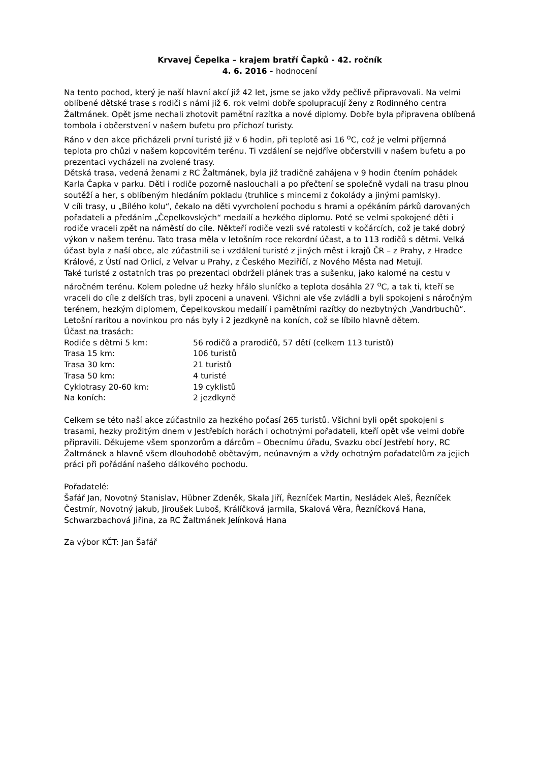Krvavej Čepelka – krajem bratří Čapků - 42. ročník
4. 6. 2016 - hodnocení
Na tento pochod, který je naší hlavní akcí již 42 let, jsme se jako vždy pečlivě připravovali. Na velmi oblíbené dětské trase s rodiči s námi již 6. rok velmi dobře spolupracují ženy z Rodinného centra Žaltmánek. Opět jsme nechali zhotovit pamětní razítka a nové diplomy. Dobře byla připravena oblíbená tombola i občerstvení v našem bufetu pro příchozí turisty.
Ráno v den akce přicházeli první turisté již v 6 hodin, při teplotě asi 16 <sup>o</sup>C, což je velmi příjemná teplota pro chůzi v našem kopcovitém terénu. Ti vzdálení se nejdříve občerstvili v našem bufetu a po prezentaci vycházeli na zvolené trasy.
Dětská trasa, vedená ženami z RC Žaltmánek, byla již tradičně zahájena v 9 hodin čtením pohádek Karla Čapka v parku. Děti i rodiče pozorně naslouchali a po přečtení se společně vydali na trasu plnou soutěží a her, s oblíbeným hledáním pokladu (truhlice s mincemi z čokolády a jinými pamlsky).
V cíli trasy, u „Bílého kolu“, čekalo na děti vyvrcholení pochodu s hrami a opékáním párků darovaných pořadateli a předáním „Čepelkovských“ medailí a hezkého diplomu. Poté se velmi spokojené děti i rodiče vraceli zpět na náměstí do cíle. Někteří rodiče vezli své ratolesti v kočárcích, což je také dobrý výkon v našem terénu. Tato trasa měla v letošním roce rekordní účast, a to 113 rodičů s dětmi. Velká účast byla z naší obce, ale zúčastnili se i vzdálení turisté z jiných měst i krajů ČR – z Prahy, z Hradce Králové, z Ústí nad Orlicí, z Velvar u Prahy, z Českého Meziříčí, z Nového Města nad Metují.
Také turisté z ostatních tras po prezentaci obdrželi plánek tras a sušenku, jako kalorné na cestu v náročném terénu. Kolem poledne už hezky hřálo sluníčko a teplota dosáhla 27 <sup>o</sup>C, a tak ti, kteří se vraceli do cíle z delších tras, byli zpoceni a unaveni. Všichni ale vše zvládli a byli spokojeni s náročným terénem, hezkým diplomem, Čepelkovskou medailí i pamětními razítky do nezbytných „Vandrbuchů“. Letošní raritou a novinkou pro nás byly i 2 jezdkyně na koních, což se líbilo hlavně dětem.
Účast na trasách:
| Rodiče s dětmi 5 km: | 56 rodičů a prarodičů, 57 dětí (celkem 113 turistů) |
| Trasa 15 km: | 106 turistů |
| Trasa 30 km: | 21 turistů |
| Trasa 50 km: | 4 turisté |
| Cyklotrasy 20-60 km: | 19 cyklistů |
| Na koních: | 2 jezdkyně |
Celkem se této naší akce zúčastnilo za hezkého počasí 265 turistů. Všichni byli opět spokojeni s trasami, hezky prožitým dnem v Jestřebích horách i ochotnými pořadateli, kteří opět vše velmi dobře připravili. Děkujeme všem sponzorům a dárcům – Obecnímu úřadu, Svazku obcí Jestřebí hory, RC Žaltmánek a hlavně všem dlouhodobě obětavým, neúnavným a vždy ochotným pořadatelům za jejich práci při pořádání našeho dálkového pochodu.
Pořadatelé:
Šafář Jan, Novotný Stanislav, Hübner Zdeněk, Skala Jiří, Řezníček Martin, Nesládek Aleš, Řezníček Čestmír, Novotný jakub, Jiroušek Luboš, Králíčková jarmila, Skalová Věra, Řezníčková Hana, Schwarzbachová Jiřina, za RC Žaltmánek Jelínková Hana
Za výbor KČT: Jan Šafář